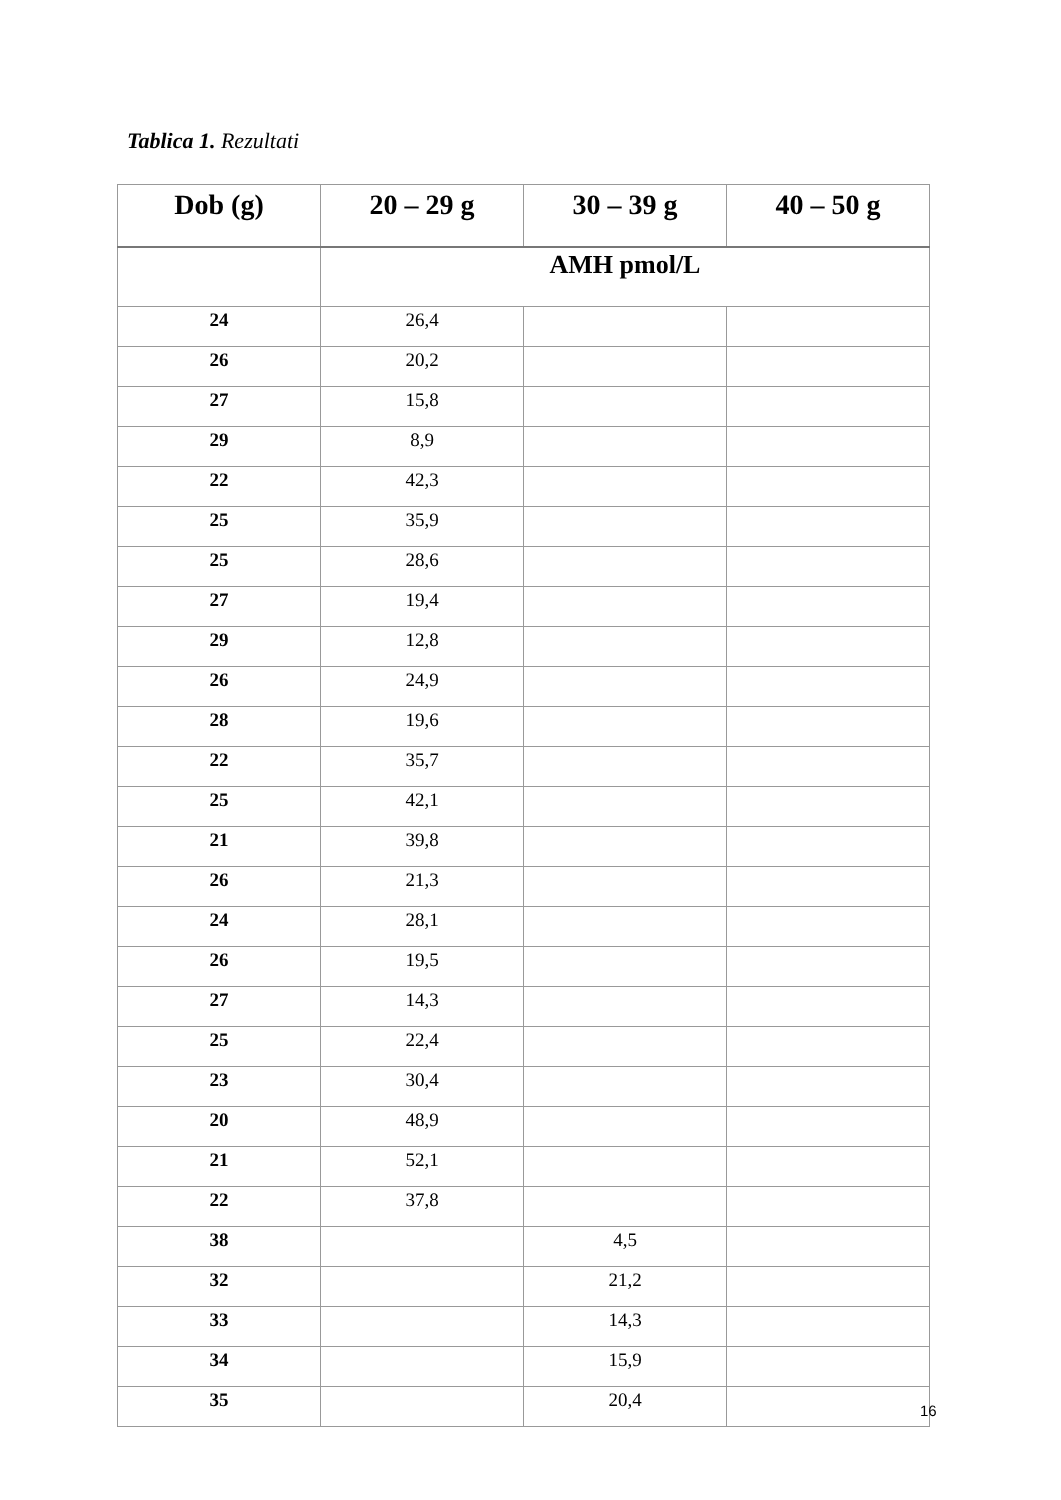Tablica 1. Rezultati
| Dob (g) | 20 – 29 g | 30 – 39 g | 40 – 50 g |
| --- | --- | --- | --- |
| | AMH pmol/L | | |
| 24 | 26,4 | | |
| 26 | 20,2 | | |
| 27 | 15,8 | | |
| 29 | 8,9 | | |
| 22 | 42,3 | | |
| 25 | 35,9 | | |
| 25 | 28,6 | | |
| 27 | 19,4 | | |
| 29 | 12,8 | | |
| 26 | 24,9 | | |
| 28 | 19,6 | | |
| 22 | 35,7 | | |
| 25 | 42,1 | | |
| 21 | 39,8 | | |
| 26 | 21,3 | | |
| 24 | 28,1 | | |
| 26 | 19,5 | | |
| 27 | 14,3 | | |
| 25 | 22,4 | | |
| 23 | 30,4 | | |
| 20 | 48,9 | | |
| 21 | 52,1 | | |
| 22 | 37,8 | | |
| 38 | | 4,5 | |
| 32 | | 21,2 | |
| 33 | | 14,3 | |
| 34 | | 15,9 | |
| 35 | | 20,4 | |
16